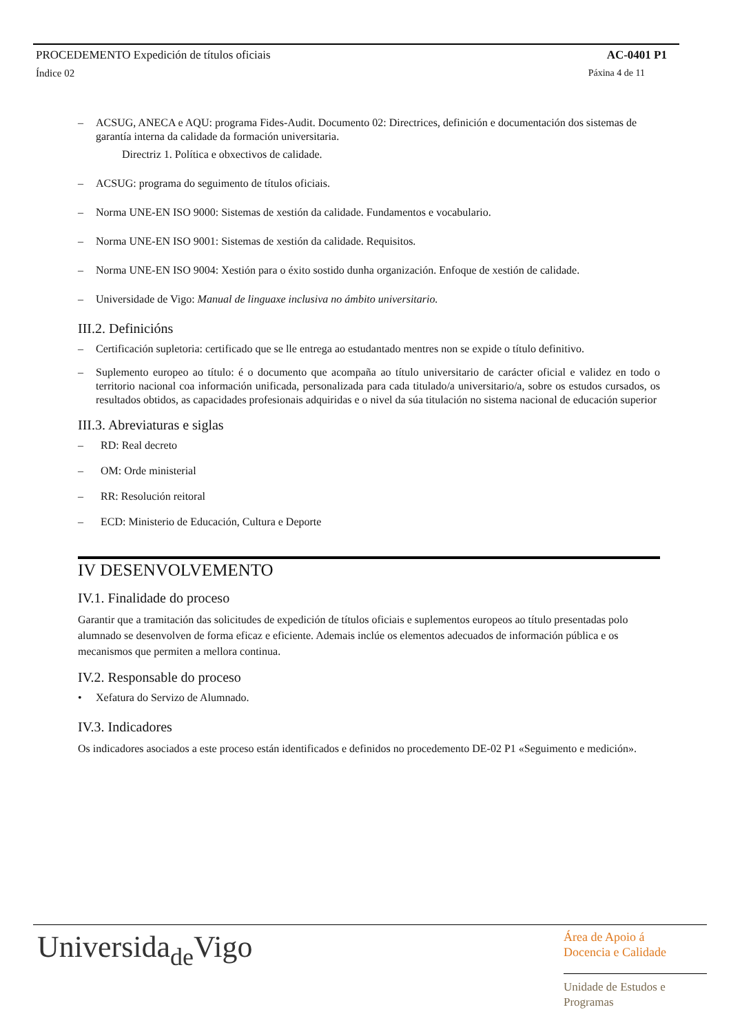PROCEDEMENTO Expedición de títulos oficiais AC-0401 P1
Índice 02 Páxina 4 de 11
– ACSUG, ANECA e AQU: programa Fides-Audit. Documento 02: Directrices, definición e documentación dos sistemas de garantía interna da calidade da formación universitaria.
Directriz 1. Política e obxectivos de calidade.
– ACSUG: programa do seguimento de títulos oficiais.
– Norma UNE-EN ISO 9000: Sistemas de xestión da calidade. Fundamentos e vocabulario.
– Norma UNE-EN ISO 9001: Sistemas de xestión da calidade. Requisitos.
– Norma UNE-EN ISO 9004: Xestión para o éxito sostido dunha organización. Enfoque de xestión de calidade.
– Universidade de Vigo: Manual de linguaxe inclusiva no ámbito universitario.
III.2. Definicións
– Certificación supletoria: certificado que se lle entrega ao estudantado mentres non se expide o título definitivo.
– Suplemento europeo ao título: é o documento que acompaña ao título universitario de carácter oficial e validez en todo o territorio nacional coa información unificada, personalizada para cada titulado/a universitario/a, sobre os estudos cursados, os resultados obtidos, as capacidades profesionais adquiridas e o nivel da súa titulación no sistema nacional de educación superior
III.3. Abreviaturas e siglas
– RD: Real decreto
– OM: Orde ministerial
– RR: Resolución reitoral
– ECD: Ministerio de Educación, Cultura e Deporte
IV DESENVOLVEMENTO
IV.1. Finalidade do proceso
Garantir que a tramitación das solicitudes de expedición de títulos oficiais e suplementos europeos ao título presentadas polo alumnado se desenvolven de forma eficaz e eficiente. Ademais inclúe os elementos adecuados de información pública e os mecanismos que permiten a mellora continua.
IV.2. Responsable do proceso
• Xefatura do Servizo de Alumnado.
IV.3. Indicadores
Os indicadores asociados a este proceso están identificados e definidos no procedemento DE-02 P1 «Seguimento e medición».
Universidade Vigo
Área de Apoio á
Docencia e Calidade
Unidade de Estudos e
Programas